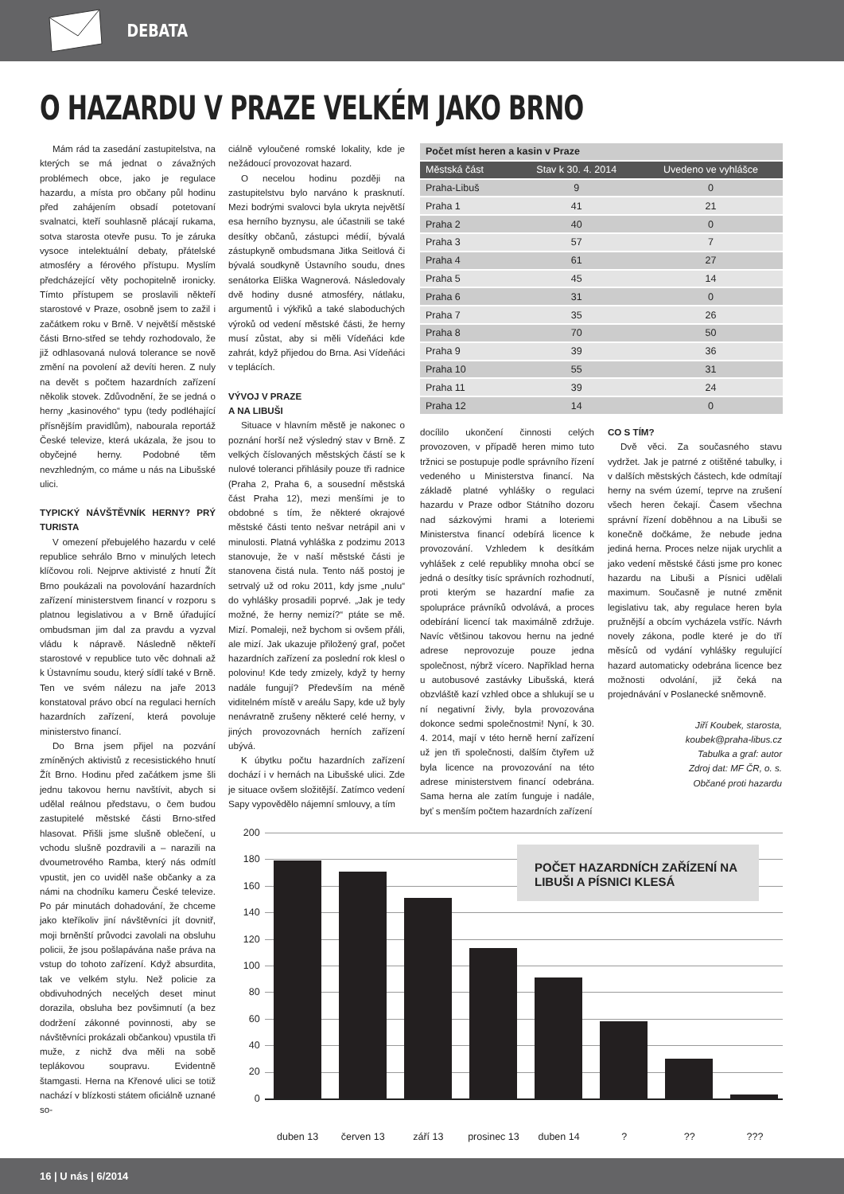DEBATA
O HAZARDU V PRAZE VELKÉM JAKO BRNO
Mám rád ta zasedání zastupitelstva, na kterých se má jednat o závažných problémech obce, jako je regulace hazardu, a místa pro občany půl hodinu před zahájením obsadí potetovaní svalnatci, kteří souhlasně plácají rukama, sotva starosta otevře pusu. To je záruka vysoce intelektuální debaty, přátelské atmosféry a férového přístupu. Myslím předcházející věty pochopitelně ironicky. Tímto přístupem se proslavili někteří starostové v Praze, osobně jsem to zažil i začátkem roku v Brně. V největší městské části Brno-střed se tehdy rozhodovalo, že již odhlasovaná nulová tolerance se nově změní na povolení až devíti heren. Z nuly na devět s počtem hazardních zařízení několik stovek. Zdůvodnění, že se jedná o herny „kasinového“ typu (tedy podléhající přísnějším pravidlům), nabourala reportáž České televize, která ukázala, že jsou to obyčejné herny. Podobné těm nevzhledným, co máme u nás na Libušské ulici.
TYPICKÝ NÁVŠTĚVNÍK HERNY? PRÝ TURISTA
V omezení přebujelého hazardu v celé republice sehrálo Brno v minulých letech klíčovou roli. Nejprve aktivisté z hnutí Žít Brno poukázali na povolování hazardních zařízení ministerstvem financí v rozporu s platnou legislativou a v Brně úřadující ombudsman jim dal za pravdu a vyzval vládu k nápravě. Následně někteří starostové v republice tuto věc dohnali až k Ústavnímu soudu, který sídlí také v Brně. Ten ve svém nálezu na jaře 2013 konstatoval právo obcí na regulaci herních hazardních zařízení, která povoluje ministerstvo financí.
Do Brna jsem přijel na pozvání zmíněných aktivistů z recesistického hnutí Žít Brno. Hodinu před začátkem jsme šli jednu takovou hernu navštívit, abych si udělal reálnou představu, o čem budou zastupitelé městské části Brno-střed hlasovat. Přišli jsme slušně oblečení, u vchodu slušně pozdravili a – narazili na dvoumetrového Ramba, který nás odmítl vpustit, jen co uviděl naše občanky a za námi na chodníku kameru České televize. Po pár minutách dohadování, že chceme jako kteříkoliv jiní návštěvníci jít dovnitř, moji brněnští průvodci zavolali na obsluhu policii, že jsou pošlapávána naše práva na vstup do tohoto zařízení. Když absurdita, tak ve velkém stylu. Než policie za obdivuhodných necelých deset minut dorazila, obsluha bez povšimnutí (a bez dodržení zákonné povinnosti, aby se návštěvníci prokázali občankou) vpustila tři muže, z nichž dva měli na sobě teplákovou soupravu. Evidentně štamgasti. Herna na Křenové ulici se totiž nachází v blízkosti státem oficiálně uznané so-
ciálně vyloučené romské lokality, kde je nežádoucí provozovat hazard.
O necelou hodinu později na zastupitelstvu bylo narváno k prasknutí. Mezi bodrými svalovci byla ukryta největší esa herního byznysu, ale účastnili se také desítky občanů, zástupci médií, bývalá zástupkyně ombudsmana Jitka Seitlová či bývalá soudkyně Ústavního soudu, dnes senátorka Eliška Wagnerová. Následovaly dvě hodiny dusné atmosféry, nátlaku, argumentů i výkřiků a také slaboduchých výroků od vedení městské části, že herny musí zůstat, aby si měli Vídeňáci kde zahrát, když přijedou do Brna. Asi Vídeňáci v teplácích.
VÝVOJ V PRAZE
A NA LIBUŠI
Situace v hlavním městě je nakonec o poznání horší než výsledný stav v Brně. Z velkých číslovaných městských částí se k nulové toleranci přihlásily pouze tři radnice (Praha 2, Praha 6, a sousední městská část Praha 12), mezi menšími je to obdobné s tím, že některé okrajové městské části tento nešvar netrápil ani v minulosti. Platná vyhláška z podzimu 2013 stanovuje, že v naší městské části je stanovena čistá nula. Tento náš postoj je setrvalý už od roku 2011, kdy jsme „nulu“ do vyhlášky prosadili poprvé. „Jak je tedy možné, že herny nemizí?“ ptáte se mě. Mizí. Pomaleji, než bychom si ovšem přáli, ale mizí. Jak ukazuje přiložený graf, počet hazardních zařízení za poslední rok klesl o polovinu! Kde tedy zmizely, když ty herny nadále fungují? Především na méně viditelném místě v areálu Sapy, kde už byly nenávratně zrušeny některé celé herny, v jiných provozovnách herních zařízení ubývá.
K úbytku počtu hazardních zařízení dochází i v hernách na Libušské ulici. Zde je situace ovšem složitější. Zatímco vedení Sapy vypovědělo nájemní smlouvy, a tím
| Počet míst heren a kasin v Praze | | |
| --- | --- | --- |
| Městská část | Stav k 30. 4. 2014 | Uvedeno ve vyhlášce |
| Praha-Libuš | 9 | 0 |
| Praha 1 | 41 | 21 |
| Praha 2 | 40 | 0 |
| Praha 3 | 57 | 7 |
| Praha 4 | 61 | 27 |
| Praha 5 | 45 | 14 |
| Praha 6 | 31 | 0 |
| Praha 7 | 35 | 26 |
| Praha 8 | 70 | 50 |
| Praha 9 | 39 | 36 |
| Praha 10 | 55 | 31 |
| Praha 11 | 39 | 24 |
| Praha 12 | 14 | 0 |
docílilo ukončení činnosti celých provozoven, v případě heren mimo tuto tržnici se postupuje podle správního řízení vedeného u Ministerstva financí. Na základě platné vyhlášky o regulaci hazardu v Praze odbor Státního dozoru nad sázkovými hrami a loteriemi Ministerstva financí odebírá licence k provozování. Vzhledem k desítkám vyhlášek z celé republiky mnoha obcí se jedná o desítky tisíc správních rozhodnutí, proti kterým se hazardní mafie za spolupráce právníků odvolává, a proces odebírání licencí tak maximálně zdržuje. Navíc většinou takovou hernu na jedné adrese neprovozuje pouze jedna společnost, nýbrž vícero. Například herna u autobusové zastávky Libušská, která obzvláště kazí vzhled obce a shlukují se u ní negativní živly, byla provozována dokonce sedmi společnostmi! Nyní, k 30. 4. 2014, mají v této herně herní zařízení už jen tři společnosti, dalším čtyřem už byla licence na provozování na této adrese ministerstvem financí odebrána. Sama herna ale zatím funguje i nadále, byť s menším počtem hazardních zařízení
CO S TÍM?
Dvě věci. Za současného stavu vydržet. Jak je patrné z otištěné tabulky, i v dalších městských částech, kde odmítají herny na svém území, teprve na zrušení všech heren čekají. Časem všechna správní řízení doběhnou a na Libuši se konečně dočkáme, že nebude jedna jediná herna. Proces nelze nijak urychlit a jako vedení městské části jsme pro konec hazardu na Libuši a Písnici udělali maximum. Současně je nutné změnit legislativu tak, aby regulace heren byla pružnější a obcím vycházela vstříc. Návrh novely zákona, podle které je do tří měsíců od vydání vyhlášky regulující hazard automaticky odebrána licence bez možnosti odvolání, již čeká na projednávání v Poslanecké sněmovně.
Jiří Koubek, starosta,
koubek@praha-libus.cz
Tabulka a graf: autor
Zdroj dat: MF ČR, o. s.
Občané proti hazardu
200
180
160
140
120
100
80
60
40
20
0
POČET HAZARDNÍCH ZAŘÍZENÍ NA LIBUŠI A PÍSNICI KLESÁ
duben 13 červen 13 září 13 prosinec 13 duben 14 ? ?? ???
16 | U nás | 6/2014